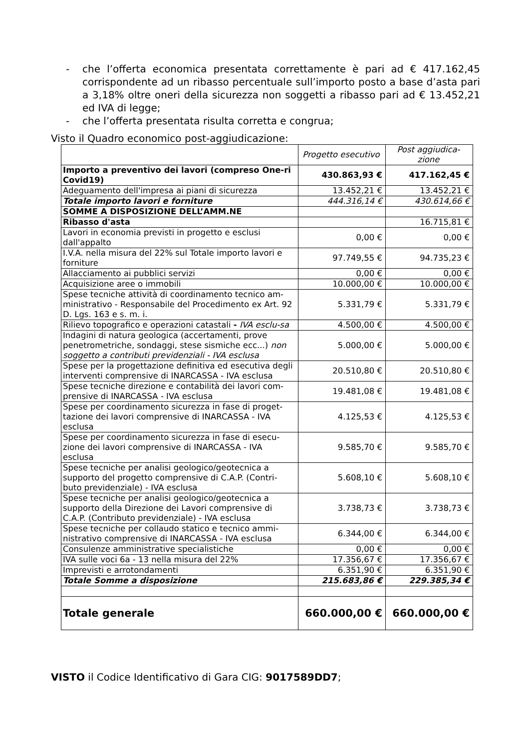- che l’offerta economica presentata correttamente è pari ad € 417.162,45 corrispondente ad un ribasso percentuale sull’importo posto a base d’asta pari a 3,18% oltre oneri della sicurezza non soggetti a ribasso pari ad € 13.452,21 ed IVA di legge;
- che l’offerta presentata risulta corretta e congrua;
Visto il Quadro economico post-aggiudicazione:
| | Progetto esecutivo | Post aggiudica-zione |
| Importo a preventivo dei lavori (compreso One-ri Covid19) | 430.863,93 € | 417.162,45 € |
| Adeguamento dell'impresa ai piani di sicurezza | 13.452,21 € | 13.452,21 € |
| Totale importo lavori e forniture | 444.316,14 € | 430.614,66 € |
| SOMME A DISPOSIZIONE DELL’AMM.NE | | |
| Ribasso d'asta | | 16.715,81 € |
| Lavori in economia previsti in progetto e esclusi dall'appalto | 0,00 € | 0,00 € |
| I.V.A. nella misura del 22% sul Totale importo lavori e forniture | 97.749,55 € | 94.735,23 € |
| Allacciamento ai pubblici servizi | 0,00 € | 0,00 € |
| Acquisizione aree o immobili | 10.000,00 € | 10.000,00 € |
| Spese tecniche attività di coordinamento tecnico am-ministrativo - Responsabile del Procedimento ex Art. 92 D. Lgs. 163 e s. m. i. | 5.331,79 € | 5.331,79 € |
| Rilievo topografico e operazioni catastali - IVA esclu-sa | 4.500,00 € | 4.500,00 € |
| Indagini di natura geologica (accertamenti, prove penetrometriche, sondaggi, stese sismiche ecc...) non soggetto a contributi previdenziali - IVA esclusa | 5.000,00 € | 5.000,00 € |
| Spese per la progettazione definitiva ed esecutiva degli interventi comprensive di INARCASSA - IVA esclusa | 20.510,80 € | 20.510,80 € |
| Spese tecniche direzione e contabilità dei lavori com-prensive di INARCASSA - IVA esclusa | 19.481,08 € | 19.481,08 € |
| Spese per coordinamento sicurezza in fase di proget-tazione dei lavori comprensive di INARCASSA - IVA esclusa | 4.125,53 € | 4.125,53 € |
| Spese per coordinamento sicurezza in fase di esecu-zione dei lavori comprensive di INARCASSA - IVA esclusa | 9.585,70 € | 9.585,70 € |
| Spese tecniche per analisi geologico/geotecnica a supporto del progetto comprensive di C.A.P. (Contri-buto previdenziale) - IVA esclusa | 5.608,10 € | 5.608,10 € |
| Spese tecniche per analisi geologico/geotecnica a supporto della Direzione dei Lavori comprensive di C.A.P. (Contributo previdenziale) - IVA esclusa | 3.738,73 € | 3.738,73 € |
| Spese tecniche per collaudo statico e tecnico ammi-nistrativo comprensive di INARCASSA - IVA esclusa | 6.344,00 € | 6.344,00 € |
| Consulenze amministrative specialistiche | 0,00 € | 0,00 € |
| IVA sulle voci 6a - 13 nella misura del 22% | 17.356,67 € | 17.356,67 € |
| Imprevisti e arrotondamenti | 6.351,90 € | 6.351,90 € |
| Totale Somme a disposizione | 215.683,86 € | 229.385,34 € |
| Totale generale | 660.000,00 € | 660.000,00 € |
VISTO il Codice Identificativo di Gara CIG: 9017589DD7;